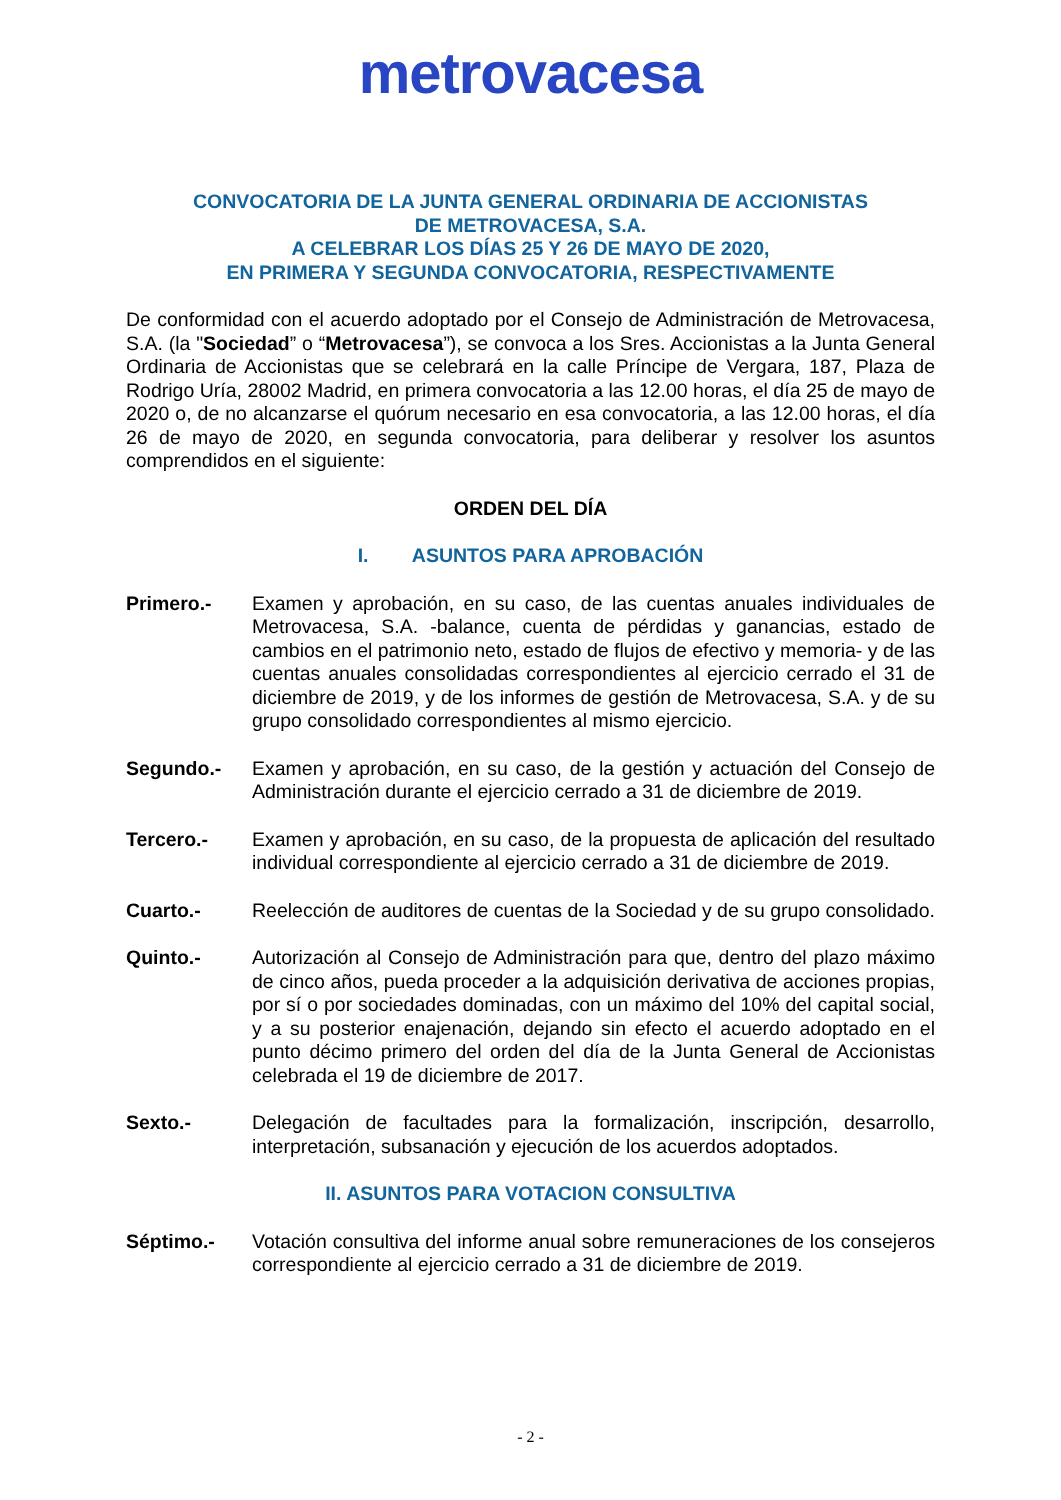metrovacesa
CONVOCATORIA DE LA JUNTA GENERAL ORDINARIA DE ACCIONISTAS
DE METROVACESA, S.A.
A CELEBRAR LOS DÍAS 25 Y 26 DE MAYO DE 2020,
EN PRIMERA Y SEGUNDA CONVOCATORIA, RESPECTIVAMENTE
De conformidad con el acuerdo adoptado por el Consejo de Administración de Metrovacesa, S.A. (la "Sociedad” o “Metrovacesa”), se convoca a los Sres. Accionistas a la Junta General Ordinaria de Accionistas que se celebrará en la calle Príncipe de Vergara, 187, Plaza de Rodrigo Uría, 28002 Madrid, en primera convocatoria a las 12.00 horas, el día 25 de mayo de 2020 o, de no alcanzarse el quórum necesario en esa convocatoria, a las 12.00 horas, el día 26 de mayo de 2020, en segunda convocatoria, para deliberar y resolver los asuntos comprendidos en el siguiente:
ORDEN DEL DÍA
I. ASUNTOS PARA APROBACIÓN
Primero.- Examen y aprobación, en su caso, de las cuentas anuales individuales de Metrovacesa, S.A. -balance, cuenta de pérdidas y ganancias, estado de cambios en el patrimonio neto, estado de flujos de efectivo y memoria- y de las cuentas anuales consolidadas correspondientes al ejercicio cerrado el 31 de diciembre de 2019, y de los informes de gestión de Metrovacesa, S.A. y de su grupo consolidado correspondientes al mismo ejercicio.
Segundo.- Examen y aprobación, en su caso, de la gestión y actuación del Consejo de Administración durante el ejercicio cerrado a 31 de diciembre de 2019.
Tercero.- Examen y aprobación, en su caso, de la propuesta de aplicación del resultado individual correspondiente al ejercicio cerrado a 31 de diciembre de 2019.
Cuarto.- Reelección de auditores de cuentas de la Sociedad y de su grupo consolidado.
Quinto.- Autorización al Consejo de Administración para que, dentro del plazo máximo de cinco años, pueda proceder a la adquisición derivativa de acciones propias, por sí o por sociedades dominadas, con un máximo del 10% del capital social, y a su posterior enajenación, dejando sin efecto el acuerdo adoptado en el punto décimo primero del orden del día de la Junta General de Accionistas celebrada el 19 de diciembre de 2017.
Sexto.- Delegación de facultades para la formalización, inscripción, desarrollo, interpretación, subsanación y ejecución de los acuerdos adoptados.
II. ASUNTOS PARA VOTACION CONSULTIVA
Séptimo.- Votación consultiva del informe anual sobre remuneraciones de los consejeros correspondiente al ejercicio cerrado a 31 de diciembre de 2019.
- 2 -